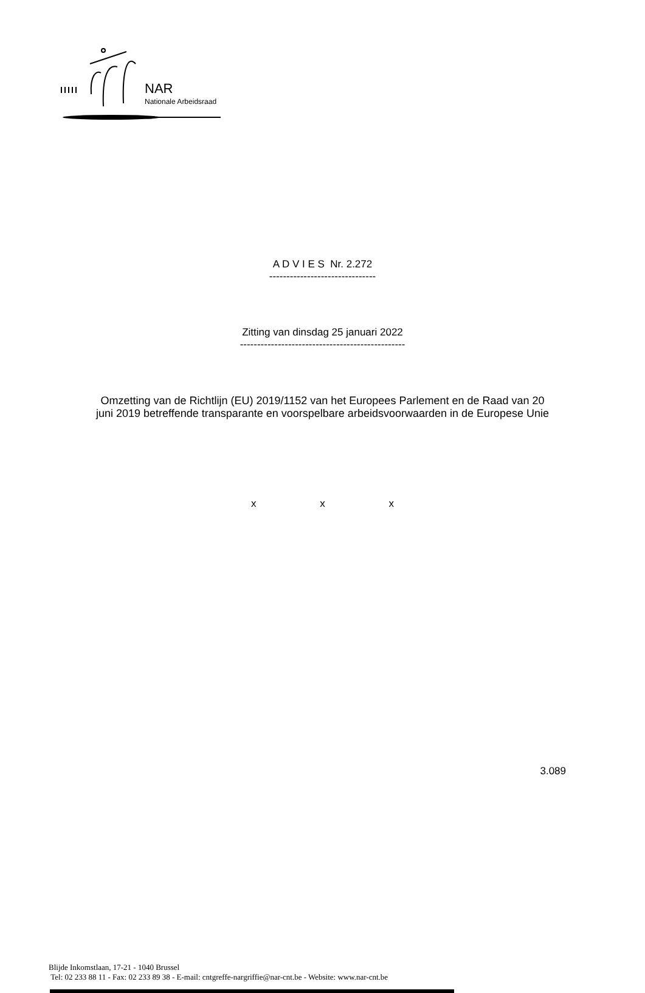NAR
Nationale Arbeidsraad
A D V I E S Nr. 2.272
-------------------------------
Zitting van dinsdag 25 januari 2022
------------------------------------------------
Omzetting van de Richtlijn (EU) 2019/1152 van het Europees Parlement en de Raad van 20
juni 2019 betreffende transparante en voorspelbare arbeidsvoorwaarden in de Europese Unie
x x x
3.089
Blijde Inkomstlaan, 17-21 - 1040 Brussel
Tel: 02 233 88 11 - Fax: 02 233 89 38 - E-mail: cntgreffe-nargriffie@nar-cnt.be - Website: www.nar-cnt.be